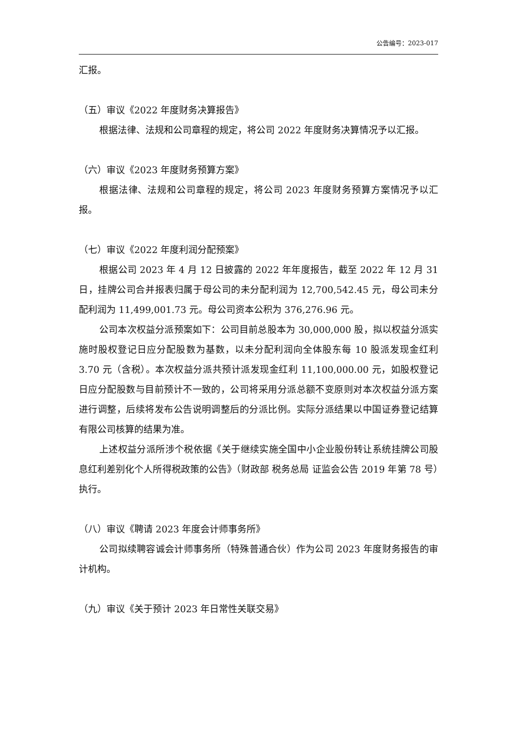公告编号：2023-017
汇报。
（五）审议《2022 年度财务决算报告》
根据法律、法规和公司章程的规定，将公司 2022 年度财务决算情况予以汇报。
（六）审议《2023 年度财务预算方案》
根据法律、法规和公司章程的规定，将公司 2023 年度财务预算方案情况予以汇报。
（七）审议《2022 年度利润分配预案》
根据公司 2023 年 4 月 12 日披露的 2022 年年度报告，截至 2022 年 12 月 31 日，挂牌公司合并报表归属于母公司的未分配利润为 12,700,542.45 元，母公司未分配利润为 11,499,001.73 元。母公司资本公积为 376,276.96 元。
公司本次权益分派预案如下：公司目前总股本为 30,000,000 股，拟以权益分派实施时股权登记日应分配股数为基数，以未分配利润向全体股东每 10 股派发现金红利 3.70 元（含税）。本次权益分派共预计派发现金红利 11,100,000.00 元，如股权登记日应分配股数与目前预计不一致的，公司将采用分派总额不变原则对本次权益分派方案进行调整，后续将发布公告说明调整后的分派比例。实际分派结果以中国证券登记结算有限公司核算的结果为准。
上述权益分派所涉个税依据《关于继续实施全国中小企业股份转让系统挂牌公司股息红利差别化个人所得税政策的公告》（财政部 税务总局 证监会公告 2019 年第 78 号）执行。
（八）审议《聘请 2023 年度会计师事务所》
公司拟续聘容诚会计师事务所（特殊普通合伙）作为公司 2023 年度财务报告的审计机构。
（九）审议《关于预计 2023 年日常性关联交易》